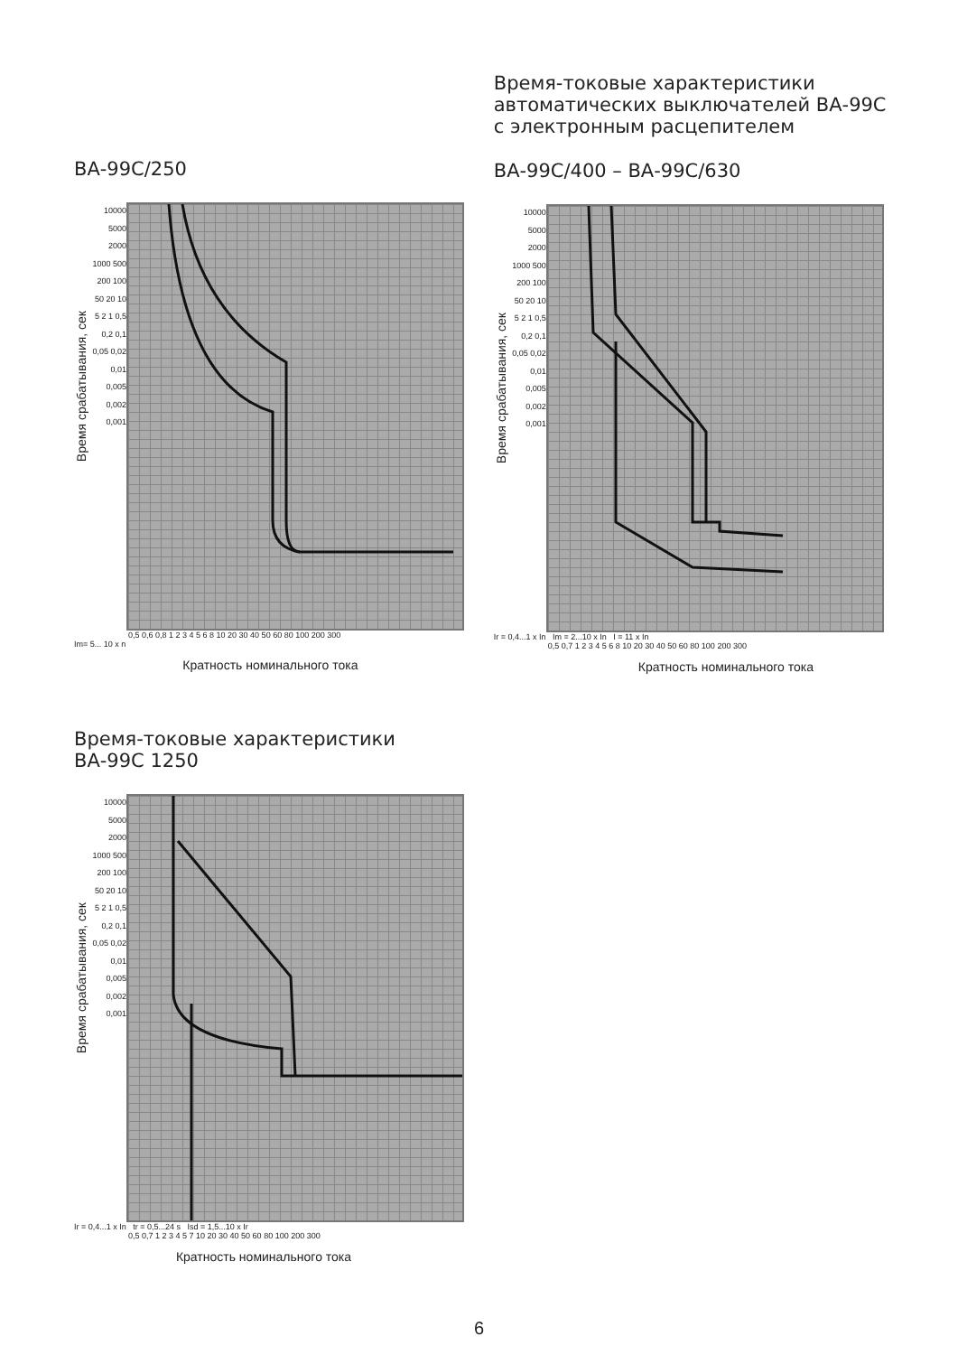ВА-99С/250
Время срабатывания, сек
10000 5000 2000 1000 500 200 100 50 20 10 5 2 1 0,5 0,2 0,1 0,05 0,02 0,01 0,005 0,002 0,001
0,5 0,6 0,8 1 2 3 4 5 6 8 10 20 30 40 50 60 80 100 200 300
Im= 5... 10 x n
Кратность номинального тока
Время-токовые характеристики
автоматических выключателей ВА-99С
с электронным расцепителем
ВА-99С/400 – ВА-99С/630
Время срабатывания, сек
10000 5000 2000 1000 500 200 100 50 20 10 5 2 1 0,5 0,2 0,1 0,05 0,02 0,01 0,005 0,002 0,001
Ir = 0,4...1 x In Im = 2...10 x In I = 11 x In
0,5 0,7 1 2 3 4 5 6 8 10 20 30 40 50 60 80 100 200 300
Кратность номинального тока
Время-токовые характеристики
ВА-99С 1250
Время срабатывания, сек
10000 5000 2000 1000 500 200 100 50 20 10 5 2 1 0,5 0,2 0,1 0,05 0,02 0,01 0,005 0,002 0,001
Ir = 0,4...1 x In tr = 0,5...24 s Isd = 1,5...10 x Ir
0,5 0,7 1 2 3 4 5 7 10 20 30 40 50 60 80 100 200 300
Кратность номинального тока
6